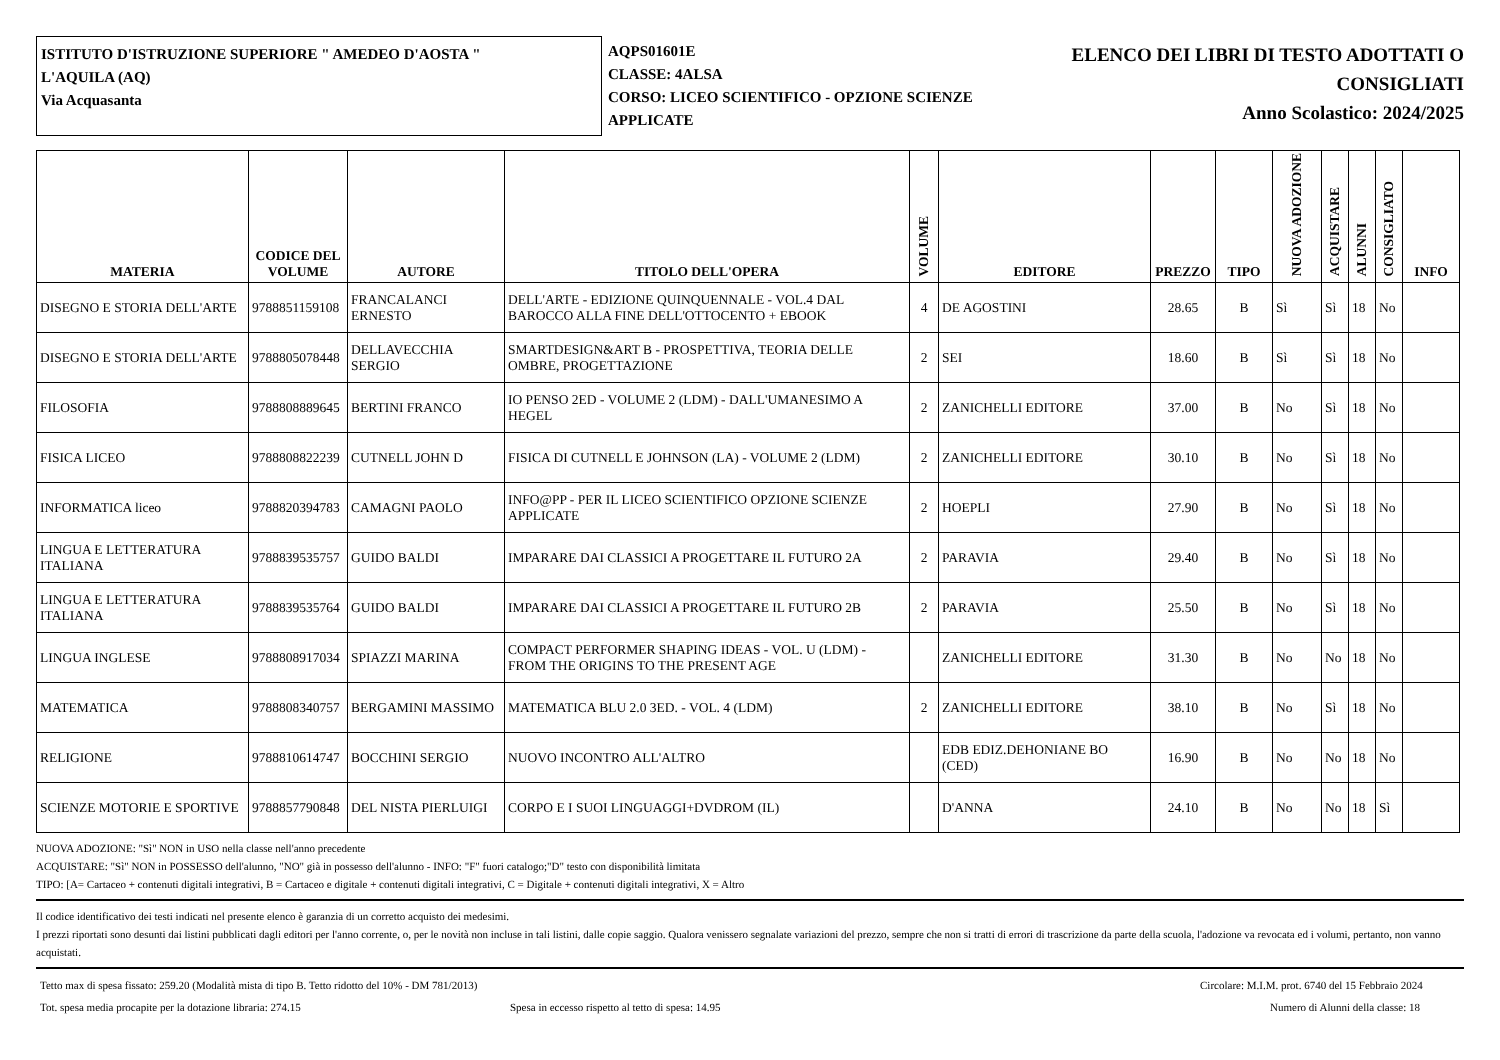ISTITUTO D'ISTRUZIONE SUPERIORE " AMEDEO D'AOSTA "
L'AQUILA (AQ)
Via Acquasanta
AQPS01601E
CLASSE: 4ALSA
CORSO: LICEO SCIENTIFICO - OPZIONE SCIENZE APPLICATE
ELENCO DEI LIBRI DI TESTO ADOTTATI O CONSIGLIATI
Anno Scolastico: 2024/2025
| MATERIA | CODICE DEL VOLUME | AUTORE | TITOLO DELL'OPERA | VOLUME | EDITORE | PREZZO | TIPO | NUOVA ADOZIONE | ACQUISTARE | ALUNNI | CONSIGLIATO | INFO |
| --- | --- | --- | --- | --- | --- | --- | --- | --- | --- | --- | --- | --- |
| DISEGNO E STORIA DELL'ARTE | 9788851159108 | FRANCALANCI ERNESTO | DELL'ARTE - EDIZIONE QUINQUENNALE - VOL.4 DAL BAROCCO ALLA FINE DELL'OTTOCENTO + EBOOK | 4 | DE AGOSTINI | 28.65 | B | Sì | Sì | 18 | No | |
| DISEGNO E STORIA DELL'ARTE | 9788805078448 | DELLAVECCHIA SERGIO | SMARTDESIGN&ART B - PROSPETTIVA, TEORIA DELLE OMBRE, PROGETTAZIONE | 2 | SEI | 18.60 | B | Sì | Sì | 18 | No | |
| FILOSOFIA | 9788808889645 | BERTINI FRANCO | IO PENSO 2ED - VOLUME 2 (LDM) - DALL'UMANESIMO A HEGEL | 2 | ZANICHELLI EDITORE | 37.00 | B | No | Sì | 18 | No | |
| FISICA LICEO | 9788808822239 | CUTNELL JOHN D | FISICA DI CUTNELL E JOHNSON (LA) - VOLUME 2 (LDM) | 2 | ZANICHELLI EDITORE | 30.10 | B | No | Sì | 18 | No | |
| INFORMATICA liceo | 9788820394783 | CAMAGNI PAOLO | INFO@PP - PER IL LICEO SCIENTIFICO OPZIONE SCIENZE APPLICATE | 2 | HOEPLI | 27.90 | B | No | Sì | 18 | No | |
| LINGUA E LETTERATURA ITALIANA | 9788839535757 | GUIDO BALDI | IMPARARE DAI CLASSICI A PROGETTARE IL FUTURO 2A | 2 | PARAVIA | 29.40 | B | No | Sì | 18 | No | |
| LINGUA E LETTERATURA ITALIANA | 9788839535764 | GUIDO BALDI | IMPARARE DAI CLASSICI A PROGETTARE IL FUTURO 2B | 2 | PARAVIA | 25.50 | B | No | Sì | 18 | No | |
| LINGUA INGLESE | 9788808917034 | SPIAZZI MARINA | COMPACT PERFORMER SHAPING IDEAS - VOL. U (LDM) - FROM THE ORIGINS TO THE PRESENT AGE | | ZANICHELLI EDITORE | 31.30 | B | No | No | 18 | No | |
| MATEMATICA | 9788808340757 | BERGAMINI MASSIMO | MATEMATICA BLU 2.0 3ED. - VOL. 4 (LDM) | 2 | ZANICHELLI EDITORE | 38.10 | B | No | Sì | 18 | No | |
| RELIGIONE | 9788810614747 | BOCCHINI SERGIO | NUOVO INCONTRO ALL'ALTRO | | EDB EDIZ.DEHONIANE BO (CED) | 16.90 | B | No | No | 18 | No | |
| SCIENZE MOTORIE E SPORTIVE | 9788857790848 | DEL NISTA PIERLUIGI | CORPO E I SUOI LINGUAGGI+DVDROM (IL) | | D'ANNA | 24.10 | B | No | No | 18 | Sì | |
NUOVA ADOZIONE: "Sì" NON in USO nella classe nell'anno precedente
ACQUISTARE: "Sì" NON in POSSESSO dell'alunno, "NO" già in possesso dell'alunno - INFO: "F" fuori catalogo;"D" testo con disponibilità limitata
TIPO: [A= Cartaceo + contenuti digitali integrativi, B = Cartaceo e digitale + contenuti digitali integrativi, C = Digitale + contenuti digitali integrativi, X = Altro
Il codice identificativo dei testi indicati nel presente elenco è garanzia di un corretto acquisto dei medesimi.
I prezzi riportati sono desunti dai listini pubblicati dagli editori per l'anno corrente, o, per le novità non incluse in tali listini, dalle copie saggio. Qualora venissero segnalate variazioni del prezzo, sempre che non si tratti di errori di trascrizione da parte della scuola, l'adozione va revocata ed i volumi, pertanto, non vanno acquistati.
Tetto max di spesa fissato: 259.20 (Modalità mista di tipo B. Tetto ridotto del 10% - DM 781/2013) Circolare: M.I.M. prot. 6740 del 15 Febbraio 2024
Tot. spesa media procapite per la dotazione libraria: 274.15 Spesa in eccesso rispetto al tetto di spesa: 14.95 Numero di Alunni della classe: 18